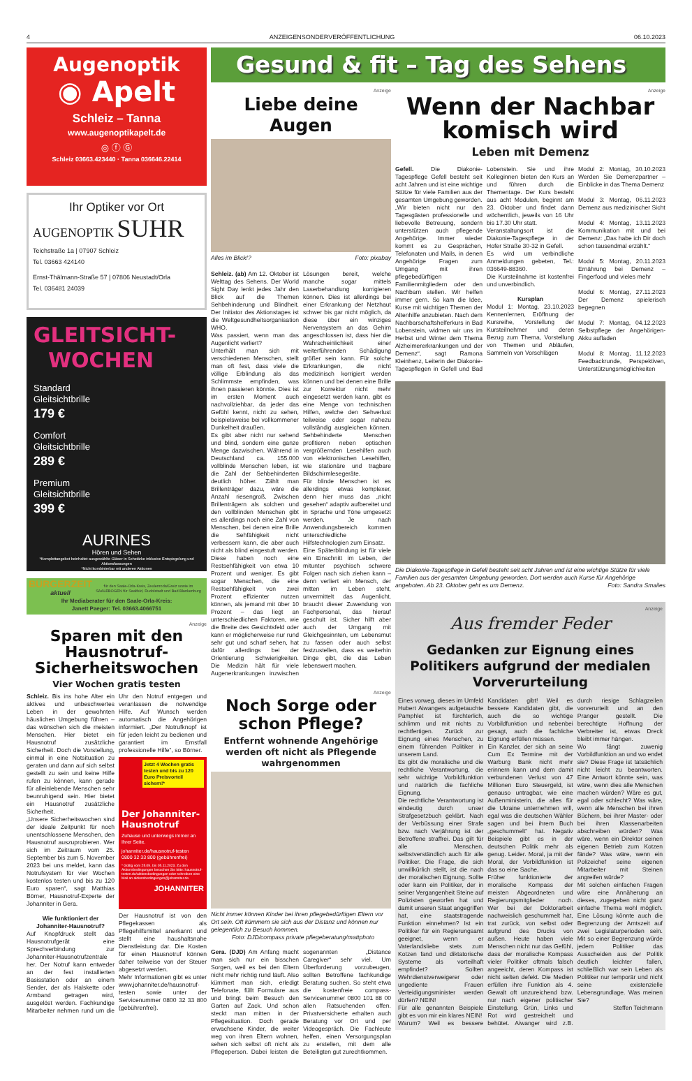4 ANZEIGENSONDERVERÖFFENTLICHUNG 06.10.2023
Augenoptik
◉ Apelt
Schleiz – Tanna
www.augenoptikapelt.de
◎ ⓕ Ⓖ
Schleiz 03663.423440 · Tanna 036646.22414
Ihr Optiker vor Ort
AUGENOPTIK SUHR
Teichstraße 1a | 07907 Schleiz
Tel. 03663 424140
Ernst-Thälmann-Straße 57 | 07806 Neustadt/Orla
Tel. 036481 24039
GLEITSICHT-
WOCHEN
Standard
Gleitsichtbrille
179 €
Comfort
Gleitsichtbrille
289 €
Premium
Gleitsichtbrille
399 €
AURINES
Hören und Sehen
*Komplettangebot beinhaltet ausgewählte Gläser in Sehstärke inklusive Entspiegelung und Aktionsfassungen
*Nicht kombinierbar mit anderen Aktionen
BÜRGERZEIT aktuell für den Saale-Orla-Kreis, Zeulenroda/Greiz sowie im SAALEBOGEN für Saalfeld, Rudolstadt und Bad Blankenburg
Ihr Mediaberater für den Saale-Orla-Kreis:
Janett Paeger: Tel. 03663.4066751
Anzeige
Sparen mit den Hausnotruf-Sicherheitswochen
Vier Wochen gratis testen
Schleiz. Bis ins hohe Alter ein aktives und unbeschwertes Leben in der gewohnten häuslichen Umgebung führen – das wünschen sich die meisten Menschen. Hier bietet ein Hausnotruf zusätzliche Sicherheit. Doch die Vorstellung, einmal in eine Notsituation zu geraten und dann auf sich selbst gestellt zu sein und keine Hilfe rufen zu können, kann gerade für alleinlebende Menschen sehr beunruhigend sein. Hier bietet ein Hausnotruf zusätzliche Sicherheit.
„Unsere Sicherheitswochen sind der ideale Zeitpunkt für noch unentschlossene Menschen, den Hausnotruf auszuprobieren. Wer sich im Zeitraum vom 25. September bis zum 5. November 2023 bei uns meldet, kann das Notrufsystem für vier Wochen kostenlos testen und bis zu 120 Euro sparen“, sagt Matthias Börner, Hausnotruf-Experte der Johanniter in Gera.
Wie funktioniert der Johanniter-Hausnotruf?
Auf Knopfdruck stellt das Hausnotrufgerät eine Sprechverbindung zur Johanniter-Hausnotrufzentrale her. Der Notruf kann entweder an der fest installierten Basisstation oder an einem Sender, der als Halskette oder Armband getragen wird, ausgelöst werden. Fachkundige Mitarbeiter nehmen rund um die Uhr den Notruf entgegen und veranlassen die notwendige Hilfe. Auf Wunsch werden automatisch die Angehörigen informiert. „Der Notrufknopf ist für jeden leicht zu bedienen und garantiert im Ernstfall professionelle Hilfe“, so Börner.
Jetzt 4 Wochen gratis testen und bis zu 120 Euro Preisvorteil sichern!*
Der Johanniter-Hausnotruf
Zuhause und unterwegs immer an Ihrer Seite.
johanniter.de/hausnotruf-testen
0800 32 33 800 (gebührenfrei)
* Gültig vom 25.09. bis 05.11.2023. Zu den Aktionsbedingungen besuchen Sie bitte: hausnotruf-testen.de/aktionsbedingungen oder schreiben eine Mail an aktionsbedingungen@johanniter.de.
JOHANNITER
Der Hausnotruf ist von den Pflegekassen als Pflegehilfsmittel anerkannt und stellt eine haushaltsnahe Dienstleistung dar. Die Kosten für einen Hausnotruf können daher teilweise von der Steuer abgesetzt werden.
Mehr Informationen gibt es unter www.johanniter.de/hausnotruf-testen sowie unter der Servicenummer 0800 32 33 800 (gebührenfrei).
Gesund & fit – Tag des Sehens
Anzeige
Liebe deine Augen
Alles im Blick!? Foto: pixabay
Schleiz. (ab) Am 12. Oktober ist Welttag des Sehens. Der World Sight Day lenkt jedes Jahr den Blick auf die Themen Sehbehinderung und Blindheit. Der Initiator des Aktionstages ist die Weltgesundheitsorganisation WHO.
Was passiert, wenn man das Augenlicht verliert?
Unterhält man sich mit verschiedenen Menschen, stellt man oft fest, dass viele die völlige Erblindung als das Schlimmste empfinden, was ihnen passieren könnte. Dies ist im ersten Moment auch nachvollziehbar, da jeder das Gefühl kennt, nicht zu sehen, beispielsweise bei vollkommener Dunkelheit draußen.
Es gibt aber nicht nur sehend und blind, sondern eine ganze Menge dazwischen. Während in Deutschland ca. 155.000 vollblinde Menschen leben, ist die Zahl der Sehbehinderten deutlich höher. Zählt man Brillenträger dazu, wäre die Anzahl riesengroß. Zwischen Brillenträgern als solchen und den vollblinden Menschen gibt es allerdings noch eine Zahl von Menschen, bei denen eine Brille die Sehfähigkeit nicht verbessern kann, die aber auch nicht als blind eingestuft werden. Diese haben noch eine Restsehfähigkeit von etwa 10 Prozent und weniger. Es gibt sogar Menschen, die eine Restsehfähigkeit von zwei Prozent effizienter nutzen können, als jemand mit über 10 Prozent – das liegt an unterschiedlichen Faktoren, wie die Breite des Gesichtsfeld oder kann er möglicherweise nur rund sehr gut und scharf sehen, hat dafür allerdings bei der Orientierung Schwierigkeiten. Die Medizin hält für viele Augenerkrankungen inzwischen Lösungen bereit, welche manche sogar mittels Laserbehandlung korrigieren können. Dies ist allerdings bei einer Erkrankung der Netzhaut schwer bis gar nicht möglich, da diese über ein winziges Nervensystem an das Gehirn angeschlossen ist, dass hier die Wahrscheinlichkeit einer weiterführenden Schädigung größer sein kann. Für solche Erkrankungen, die nicht medizinisch korrigiert werden können und bei denen eine Brille zur Korrektur nicht mehr eingesetzt werden kann, gibt es eine Menge von technischen Hilfen, welche den Sehverlust teilweise oder sogar nahezu vollständig ausgleichen können. Sehbehinderte Menschen profitieren neben optischen vergrößernden Lesehilfen auch von elektronischen Lesehilfen, wie stationäre und tragbare Bildschirmlesegeräte.
Für blinde Menschen ist es allerdings etwas komplexer, denn hier muss das „nicht gesehen“ adaptiv aufbereitet und in Sprache und Töne umgesetzt werden. Je nach Anwendungsbereich kommen unterschiedliche Hilfstechnologien zum Einsatz.
Eine Späterblindung ist für viele ein Einschnitt im Leben, der mitunter psychisch schwere Folgen nach sich ziehen kann – denn verliert ein Mensch, der mitten im Leben steht, unvermittelt das Augenlicht, braucht dieser Zuwendung von Fachpersonal, das hierauf geschult ist. Sicher hilft aber auch der Umgang mit Gleichgesinnten, um Lebensmut zu fassen oder auch selbst festzustellen, dass es weiterhin Dinge gibt, die das Leben lebenswert machen.
Anzeige
Noch Sorge oder schon Pflege?
Entfernt wohnende Angehörige werden oft nicht als Pflegende wahrgenommen
Nicht immer können Kinder bei ihren pflegebedürftigen Eltern vor Ort sein. Oft kümmern sie sich aus der Distanz und können nur gelegentlich zu Besuch kommen.
Foto: DJD/compass private pflegeberatung/mattphoto
Gera. (DJD) Am Anfang macht man sich nur ein bisschen Sorgen, weil es bei den Eltern nicht mehr richtig rund läuft. Also kümmert man sich, erledigt Telefonate, füllt Formulare aus und bringt beim Besuch den Garten auf Zack. Und schon steckt man mitten in der Pflegesituation. Doch gerade erwachsene Kinder, die weiter weg von ihren Eltern wohnen, sehen sich selbst oft nicht als Pflegeperson. Dabei leisten die sogenannten „Distance Caregiver“ sehr viel. Um Überforderung vorzubeugen, sollten Betroffene fachkundige Beratung suchen. So steht etwa die kostenfreie compass-Servicenummer 0800 101 88 00 allen Ratsuchenden offen. Privatversicherte erhalten auch Beratung vor Ort und per Videogespräch. Die Fachleute helfen, einen Versorgungsplan zu erstellen, mit dem alle Beteiligten gut zurechtkommen.
Anzeige
Wenn der Nachbar komisch wird
Leben mit Demenz
Gefell. Die Diakonie-Tagespflege Gefell besteht seit acht Jahren und ist eine wichtige Stütze für viele Familien aus der gesamten Umgebung geworden.
„Wir bieten nicht nur den Tagesgästen professionelle und liebevolle Betreuung, sondern unterstützen auch pflegende Angehörige. Immer wieder kommt es zu Gesprächen, Telefonaten und Mails, in denen Angehörige Fragen zum Umgang mit ihren pflegebedürftigen Familienmitgliedern oder den Nachbarn stellen. Wir helfen immer gern. So kam die Idee, Kurse mit wichtigen Themen der Altenhilfe anzubieten. Nach dem Nachbarschaftshelferkurs in Bad Lobenstein, widmen wir uns im Herbst und Winter dem Thema Alzheimererkrankungen und der Demenz“, sagt Ramona Kleinhenz, Leiterin der Diakonie-Tagespflegen in Gefell und Bad Lobenstein. Sie und ihre Kolleginnen bieten den Kurs an und führen durch die Thementage. Der Kurs besteht aus acht Modulen, beginnt am 23. Oktober und findet dann wöchentlich, jeweils von 16 Uhr bis 17.30 Uhr statt.
Veranstaltungsort ist die Diakonie-Tagespflege in der Hofer Straße 30-32 in Gefell.
Es wird um verbindliche Anmeldungen gebeten, Tel.: 036649-88360.
Die Kursteilnahme ist kostenfrei und unverbindlich.
Kursplan
Modul 1: Montag, 23.10.2023 Kennenlernen, Eröffnung der Kursreihe, Vorstellung der Kursteilnehmer und deren Bezug zum Thema, Vorstellung von Themen und Abläufen, Sammeln von Vorschlägen
Modul 2: Montag, 30.10.2023 Werden Sie Demenzpartner – Einblicke in das Thema Demenz
Modul 3: Montag, 06.11.2023 Demenz aus medizinischer Sicht
Modul 4: Montag, 13.11.2023 Kommunikation mit und bei Demenz: „Das habe ich Dir doch schon tausendmal erzählt.“
Modul 5: Montag, 20.11.2023 Ernährung bei Demenz – Fingerfood und vieles mehr
Modul 6: Montag, 27.11.2023 Der Demenz spielerisch begegnen
Modul 7: Montag, 04.12.2023 Selbstpflege der Angehörigen-Akku aufladen
Modul 8: Montag, 11.12.2023 Feedbackrunde, Perspektiven, Unterstützungsmöglichkeiten
Die Diakonie-Tagespflege in Gefell besteht seit acht Jahren und ist eine wichtige Stütze für viele Familien aus der gesamten Umgebung geworden. Dort werden auch Kurse für Angehörige angeboten. Ab 23. Oktober geht es um Demenz. Foto: Sandra Smailes
Anzeige
Aus fremder Feder
Gedanken zur Eignung eines Politikers aufgrund der medialen Vorverurteilung
Eines vorweg, dieses im Umfeld Hubert Aiwangers aufgetauchte Pamphlet ist fürchterlich, schlimm und mit nichts zu rechtfertigen. Zurück zur Eignung eines Menschen, zu einem führenden Politiker in unserem Land.
Es gibt die moralische und die rechtliche Verantwortung, die sehr wichtige Vorbildfunktion und natürlich die fachliche Eignung.
Die rechtliche Verantwortung ist eindeutig durch unser Strafgesetzbuch geklärt. Nach der Verbüssung einer Strafe bzw. nach Verjährung ist der Betroffene straffrei. Das gilt für alle Menschen, selbstverständlich auch für alle Politiker. Die Frage, die sich unwillkürlich stellt, ist die nach der moralischen Eignung. Sollte oder kann ein Politiker, der in seiner Vergangenheit Steine auf Polizisten geworfen hat und damit unseren Staat angegriffen hat, eine staatstragende Funktion einnehmen? Ist ein Politiker für ein Regierungsamt geeignet, wenn er Vaterlandsliebe stets zum Kotzen fand und diktatorische Systeme als vorteilhaft empfindet? Sollten Wehrdienstverweigerer oder ungediente Frauen Verteidigungsminister werden dürfen? NEIN!
Für alle genannten Beispiele gibt es von mir ein klares NEIN!
Warum? Weil es bessere Kandidaten gibt! Weil es bessere Kandidaten gibt, die auch die so wichtige Vorbildfunktion und nebenbei gesagt, auch die fachliche Eignung erfüllen müssen.
Ein Kanzler, der sich an seine Cum Ex Termine mit der Warburg Bank nicht mehr erinnern kann und dem damit verbundenen Verlust von 47 Millionen Euro Steuergeld, ist genauso untragbar, wie eine Außenministerin, die alles für die Ukraine unternehmen will, egal was die deutschen Wähler sagen und bei ihrem Buch „geschummelt“ hat. Negativ Beispiele gibt es in der deutschen Politik mehr als genug. Leider. Moral, ja mit der Moral, der Vorbildfunktion ist das so eine Sache.
Früher funktionierte der moralische Kompass der meisten Abgeordneten und Regierungsmitglieder noch. Wer bei der Doktorarbeit nachweislich geschummelt hat, trat zurück, von selbst oder aufgrund des Drucks von außen. Heute haben viele Menschen nicht nur das Gefühl, dass der moralische Kompass vieler Politiker oftmals falsch angeeicht, deren Kompass ist nicht selten defekt. Die Medien erfüllen ihre Funktion als 4. Gewalt oft unzureichend bzw. nur nach eigener politischer Einstellung. Grün, Links und Rot wird gestreichelt und behütet. Aiwanger wird z.B. durch riesige Schlagzeilen vorverurteilt und an den Pranger gestellt. Die berechtigte Hoffnung der Verbreiter ist, etwas Dreck bleibt immer hängen.
Wo fängt zuwenig Vorbildfunktion an und wo endet sie? Diese Frage ist tatsächlich nicht leicht zu beantworten. Eine Antwort könnte sein, was wäre, wenn dies alle Menschen machen würden? Wäre es gut, egal oder schlecht? Was wäre, wenn alle Menschen bei ihren Büchern, bei ihrer Master- oder bei ihren Klassenarbeiten abschreiben würden? Was wäre, wenn ein Direktor seinen eigenen Betrieb zum Kotzen fände? Was wäre, wenn ein Polizeichef seine eigenen Mitarbeiter mit Steinen angreifen würde?
Mit solchen einfachen Fragen wäre eine Annäherung an dieses, zugegeben nicht ganz einfache Thema wohl möglich. Eine Lösung könnte auch die Begrenzung der Amtszeit auf zwei Legislaturperioden sein. Mit so einer Begrenzung würde jedem Politiker das Ausscheiden aus der Politik deutlich leichter fallen, schließlich war sein Leben als Politiker nur temporär und nicht seine existenzielle Lebensgrundlage. Was meinen Sie?
Steffen Teichmann